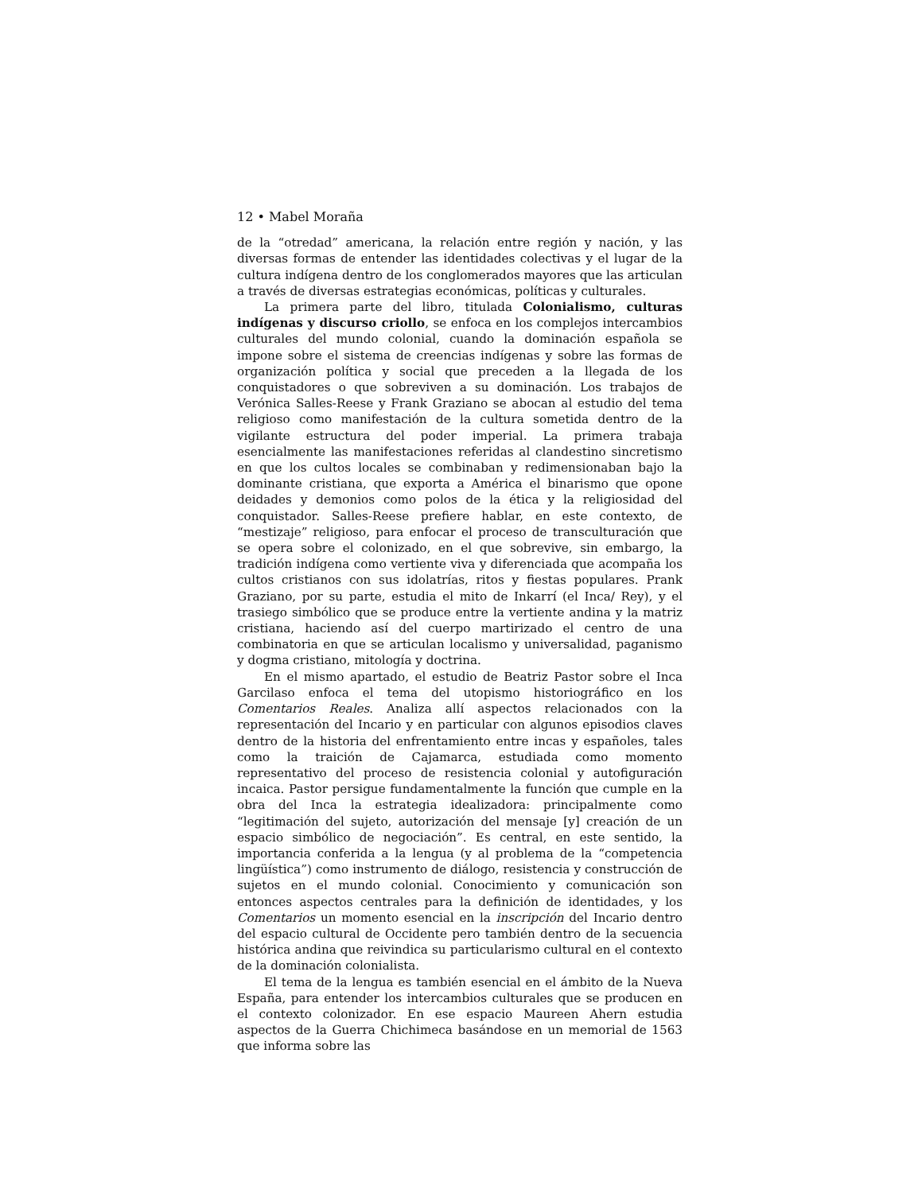12 • Mabel Moraña
de la “otredad” americana, la relación entre región y nación, y las diversas formas de entender las identidades colectivas y el lugar de la cultura indígena dentro de los conglomerados mayores que las articulan a través de diversas estrategias económicas, políticas y culturales.
La primera parte del libro, titulada Colonialismo, culturas indígenas y discurso criollo, se enfoca en los complejos intercambios culturales del mundo colonial, cuando la dominación española se impone sobre el sistema de creencias indígenas y sobre las formas de organización política y social que preceden a la llegada de los conquistadores o que sobreviven a su dominación. Los trabajos de Verónica Salles-Reese y Frank Graziano se abocan al estudio del tema religioso como manifestación de la cultura sometida dentro de la vigilante estructura del poder imperial. La primera trabaja esencialmente las manifestaciones referidas al clandestino sincretismo en que los cultos locales se combinaban y redimensionaban bajo la dominante cristiana, que exporta a América el binarismo que opone deidades y demonios como polos de la ética y la religiosidad del conquistador. Salles-Reese prefiere hablar, en este contexto, de “mestizaje” religioso, para enfocar el proceso de transculturación que se opera sobre el colonizado, en el que sobrevive, sin embargo, la tradición indígena como vertiente viva y diferenciada que acompaña los cultos cristianos con sus idolatrías, ritos y fiestas populares. Prank Graziano, por su parte, estudia el mito de Inkarrí (el Inca/ Rey), y el trasiego simbólico que se produce entre la vertiente andina y la matriz cristiana, haciendo así del cuerpo martirizado el centro de una combinatoria en que se articulan localismo y universalidad, paganismo y dogma cristiano, mitología y doctrina.
En el mismo apartado, el estudio de Beatriz Pastor sobre el Inca Garcilaso enfoca el tema del utopismo historiográfico en los Comentarios Reales. Analiza allí aspectos relacionados con la representación del Incario y en particular con algunos episodios claves dentro de la historia del enfrentamiento entre incas y españoles, tales como la traición de Cajamarca, estudiada como momento representativo del proceso de resistencia colonial y autofiguración incaica. Pastor persigue fundamentalmente la función que cumple en la obra del Inca la estrategia idealizadora: principalmente como “legitimación del sujeto, autorización del mensaje [y] creación de un espacio simbólico de negociación”. Es central, en este sentido, la importancia conferida a la lengua (y al problema de la “competencia lingüística”) como instrumento de diálogo, resistencia y construcción de sujetos en el mundo colonial. Conocimiento y comunicación son entonces aspectos centrales para la definición de identidades, y los Comentarios un momento esencial en la inscripción del Incario dentro del espacio cultural de Occidente pero también dentro de la secuencia histórica andina que reivindica su particularismo cultural en el contexto de la dominación colonialista.
El tema de la lengua es también esencial en el ámbito de la Nueva España, para entender los intercambios culturales que se producen en el contexto colonizador. En ese espacio Maureen Ahern estudia aspectos de la Guerra Chichimeca basándose en un memorial de 1563 que informa sobre las